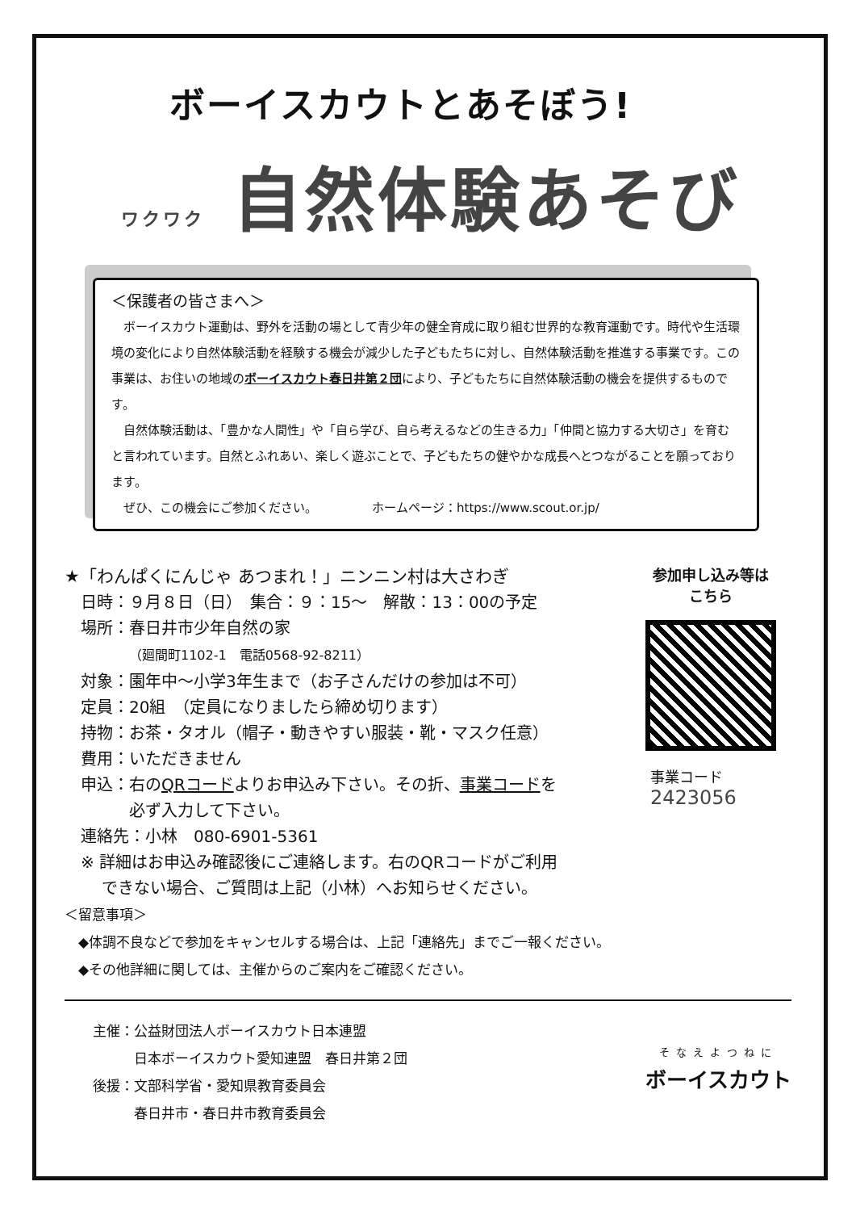ボーイスカウトとあそぼう!
ワクワク 自然体験あそび
＜保護者の皆さまへ＞
ボーイスカウト運動は、野外を活動の場として青少年の健全育成に取り組む世界的な教育運動です。時代や生活環境の変化により自然体験活動を経験する機会が減少した子どもたちに対し、自然体験活動を推進する事業です。この事業は、お住いの地域のボーイスカウト春日井第２団により、子どもたちに自然体験活動の機会を提供するものです。
自然体験活動は、「豊かな人間性」や「自ら学び、自ら考えるなどの生きる力」「仲間と協力する大切さ」を育むと言われています。自然とふれあい、楽しく遊ぶことで、子どもたちの健やかな成長へとつながることを願っております。
ぜひ、この機会にご参加ください。　　　　　ホームページ：https://www.scout.or.jp/
★「わんぱくにんじゃ あつまれ！」ニンニン村は大さわぎ
日時：９月８日（日）　集合：９：15～　解散：13：00の予定
場所：春日井市少年自然の家
（廻間町1102-1　電話0568-92-8211）
対象：園年中～小学3年生まで（お子さんだけの参加は不可）
定員：20組　（定員になりましたら締め切ります）
持物：お茶・タオル（帽子・動きやすい服装・靴・マスク任意）
費用：いただきません
申込：右のQRコードよりお申込み下さい。その折、事業コードを
　　　必ず入力して下さい。
連絡先：小林　080-6901-5361
※ 詳細はお申込み確認後にご連絡します。右のQRコードがご利用
　 できない場合、ご質問は上記（小林）へお知らせください。
参加申し込み等は
こちら
事業コード
2423056
＜留意事項＞
　◆体調不良などで参加をキャンセルする場合は、上記「連絡先」までご一報ください。
　◆その他詳細に関しては、主催からのご案内をご確認ください。
主催：公益財団法人ボーイスカウト日本連盟
　　　日本ボーイスカウト愛知連盟　春日井第２団
後援：文部科学省・愛知県教育委員会
　　　春日井市・春日井市教育委員会
そなえよつねに
ボーイスカウト